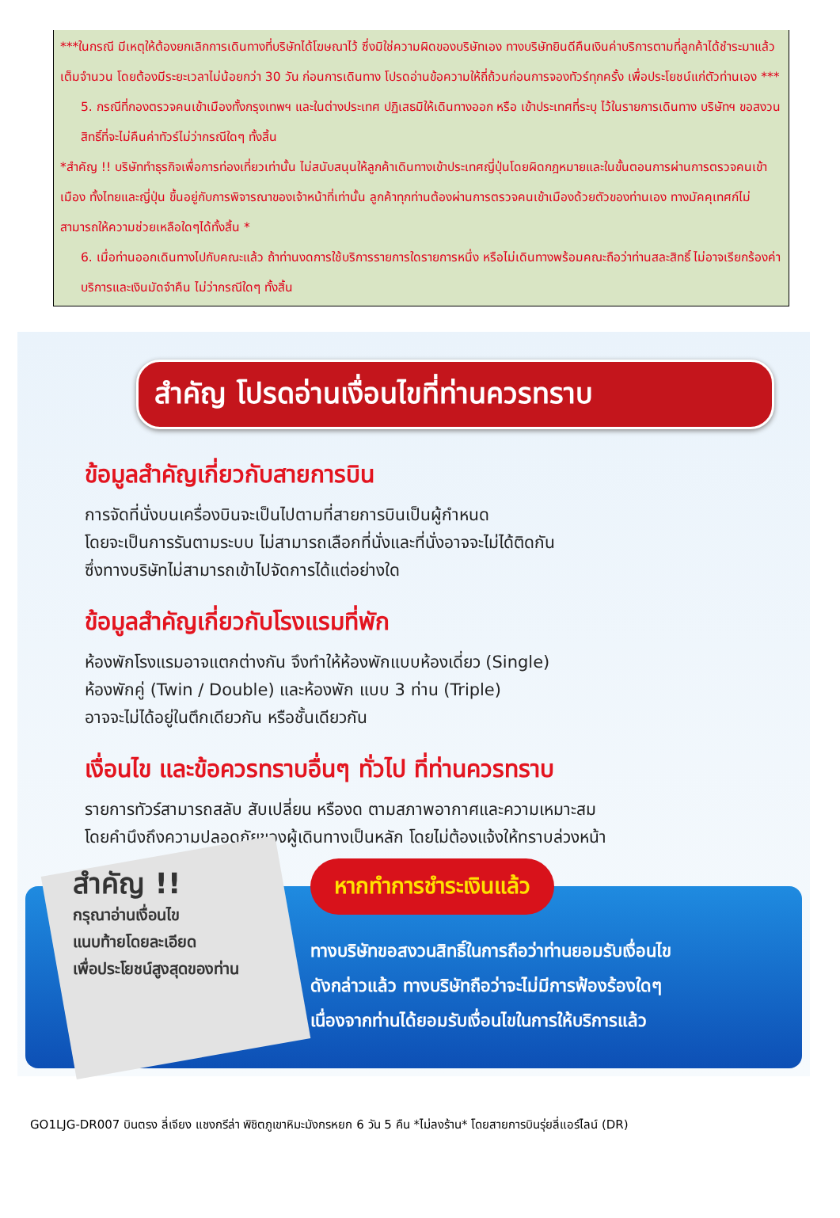***ในกรณี มีเหตุให้ต้องยกเลิกการเดินทางที่บริษัทได้โฆษณาไว้ ซึ่งมิใช่ความผิดของบริษัทเอง ทางบริษัทยินดีคืนเงินค่าบริการตามที่ลูกค้าได้ชำระมาแล้ว เต็มจำนวน โดยต้องมีระยะเวลาไม่น้อยกว่า 30 วัน ก่อนการเดินทาง โปรดอ่านข้อความให้ถี่ถ้วนก่อนการจองทัวร์ทุกครั้ง เพื่อประโยชน์แก่ตัวท่านเอง ***
5. กรณีที่กองตรวจคนเข้าเมืองทั้งกรุงเทพฯ และในต่างประเทศ ปฏิเสธมิให้เดินทางออก หรือ เข้าประเทศที่ระบุ ไว้ในรายการเดินทาง บริษัทฯ ขอสงวนสิทธิ์ที่จะไม่คืนค่าทัวร์ไม่ว่ากรณีใดๆ ทั้งสิ้น
*สำคัญ !! บริษัททำธุรกิจเพื่อการท่องเที่ยวเท่านั้น ไม่สนับสนุนให้ลูกค้าเดินทางเข้าประเทศญี่ปุ่นโดยผิดกฎหมายและในขั้นตอนการผ่านการตรวจคนเข้าเมือง ทั้งไทยและญี่ปุ่น ขึ้นอยู่กับการพิจารณาของเจ้าหน้าที่เท่านั้น ลูกค้าทุกท่านต้องผ่านการตรวจคนเข้าเมืองด้วยตัวของท่านเอง ทางมัคคุเทศก์ไม่สามารถให้ความช่วยเหลือใดๆได้ทั้งสิ้น *
6. เมื่อท่านออกเดินทางไปกับคณะแล้ว ถ้าท่านงดการใช้บริการรายการใดรายการหนึ่ง หรือไม่เดินทางพร้อมคณะถือว่าท่านสละสิทธิ์ ไม่อาจเรียกร้องค่าบริการและเงินมัดจำคืน ไม่ว่ากรณีใดๆ ทั้งสิ้น
สำคัญ โปรดอ่านเงื่อนไขที่ท่านควรทราบ
ข้อมูลสำคัญเกี่ยวกับสายการบิน
การจัดที่นั่งบนเครื่องบินจะเป็นไปตามที่สายการบินเป็นผู้กำหนด
โดยจะเป็นการรันตามระบบ ไม่สามารถเลือกที่นั่งและที่นั่งอาจจะไม่ได้ติดกัน
ซึ่งทางบริษัทไม่สามารถเข้าไปจัดการได้แต่อย่างใด
ข้อมูลสำคัญเกี่ยวกับโรงแรมที่พัก
ห้องพักโรงแรมอาจแตกต่างกัน จึงทำให้ห้องพักแบบห้องเดี่ยว (Single)
ห้องพักคู่ (Twin / Double) และห้องพัก แบบ 3 ท่าน (Triple)
อาจจะไม่ได้อยู่ในตึกเดียวกัน หรือชั้นเดียวกัน
เงื่อนไข และข้อควรทราบอื่นๆ ทั่วไป ที่ท่านควรทราบ
รายการทัวร์สามารถสลับ สับเปลี่ยน หรืองด ตามสภาพอากาศและความเหมาะสม
โดยคำนึงถึงความปลอดภัยของผู้เดินทางเป็นหลัก โดยไม่ต้องแจ้งให้ทราบล่วงหน้า
สำคัญ !!
กรุณาอ่านเงื่อนไข
แนบท้ายโดยละเอียด
เพื่อประโยชน์สูงสุดของท่าน
หากทำการชำระเงินแล้ว
ทางบริษัทขอสงวนสิทธิ์ในการถือว่าท่านยอมรับเงื่อนไข
ดังกล่าวแล้ว ทางบริษัทถือว่าจะไม่มีการฟ้องร้องใดๆ
เนื่องจากท่านได้ยอมรับเงื่อนไขในการให้บริการแล้ว
GO1LJG-DR007 บินตรง ลี่เจียง แชงกรีล่า พิชิตภูเขาหิมะมังกรหยก 6 วัน 5 คืน *ไม่ลงร้าน* โดยสายการบินรุ่ยลี่แอร์ไลน์ (DR)